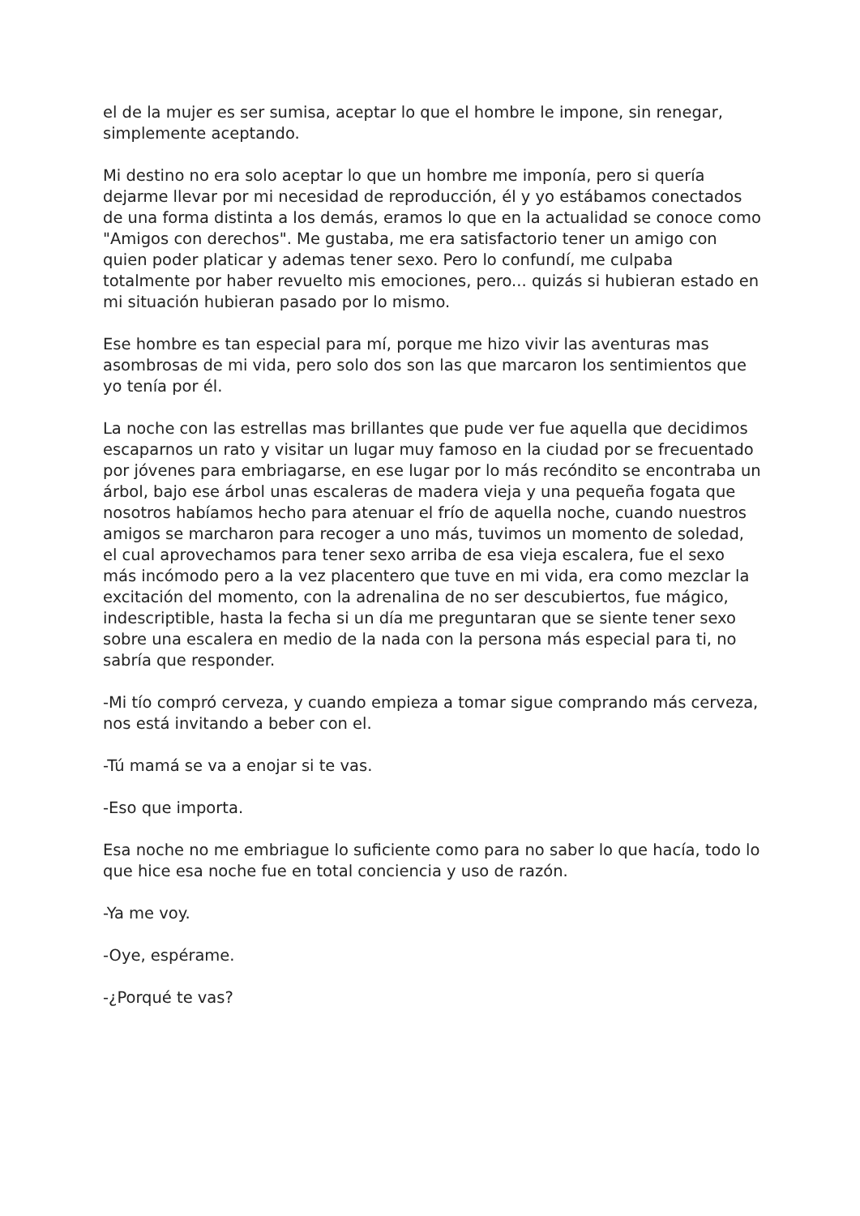el de la mujer es ser sumisa, aceptar lo que el hombre le impone, sin renegar, simplemente aceptando.
Mi destino no era solo aceptar lo que un hombre me imponía, pero si quería dejarme llevar por mi necesidad de reproducción, él y yo estábamos conectados de una forma distinta a los demás, eramos lo que en la actualidad se conoce como "Amigos con derechos". Me gustaba, me era satisfactorio tener un amigo con quien poder platicar y ademas tener sexo. Pero lo confundí, me culpaba totalmente por haber revuelto mis emociones, pero... quizás si hubieran estado en mi situación hubieran pasado por lo mismo.
Ese hombre es tan especial para mí, porque me hizo vivir las aventuras mas asombrosas de mi vida, pero solo dos son las que marcaron los sentimientos que yo tenía por él.
La noche con las estrellas mas brillantes que pude ver fue aquella que decidimos escaparnos un rato y visitar un lugar muy famoso en la ciudad por se frecuentado por jóvenes para embriagarse, en ese lugar por lo más recóndito se encontraba un árbol, bajo ese árbol unas escaleras de madera vieja y una pequeña fogata que nosotros habíamos hecho para atenuar el frío de aquella noche, cuando nuestros amigos se marcharon para recoger a uno más, tuvimos un momento de soledad, el cual aprovechamos para tener sexo arriba de esa vieja escalera, fue el sexo más incómodo pero a la vez placentero que tuve en mi vida, era como mezclar la excitación del momento, con la adrenalina de no ser descubiertos, fue mágico, indescriptible, hasta la fecha si un día me preguntaran que se siente tener sexo sobre una escalera en medio de la nada con la persona más especial para ti, no sabría que responder.
-Mi tío compró cerveza, y cuando empieza a tomar sigue comprando más cerveza, nos está invitando a beber con el.
-Tú mamá se va a enojar si te vas.
-Eso que importa.
Esa noche no me embriague lo suficiente como para no saber lo que hacía, todo lo que hice esa noche fue en total conciencia y uso de razón.
-Ya me voy.
-Oye, espérame.
-¿Porqué te vas?